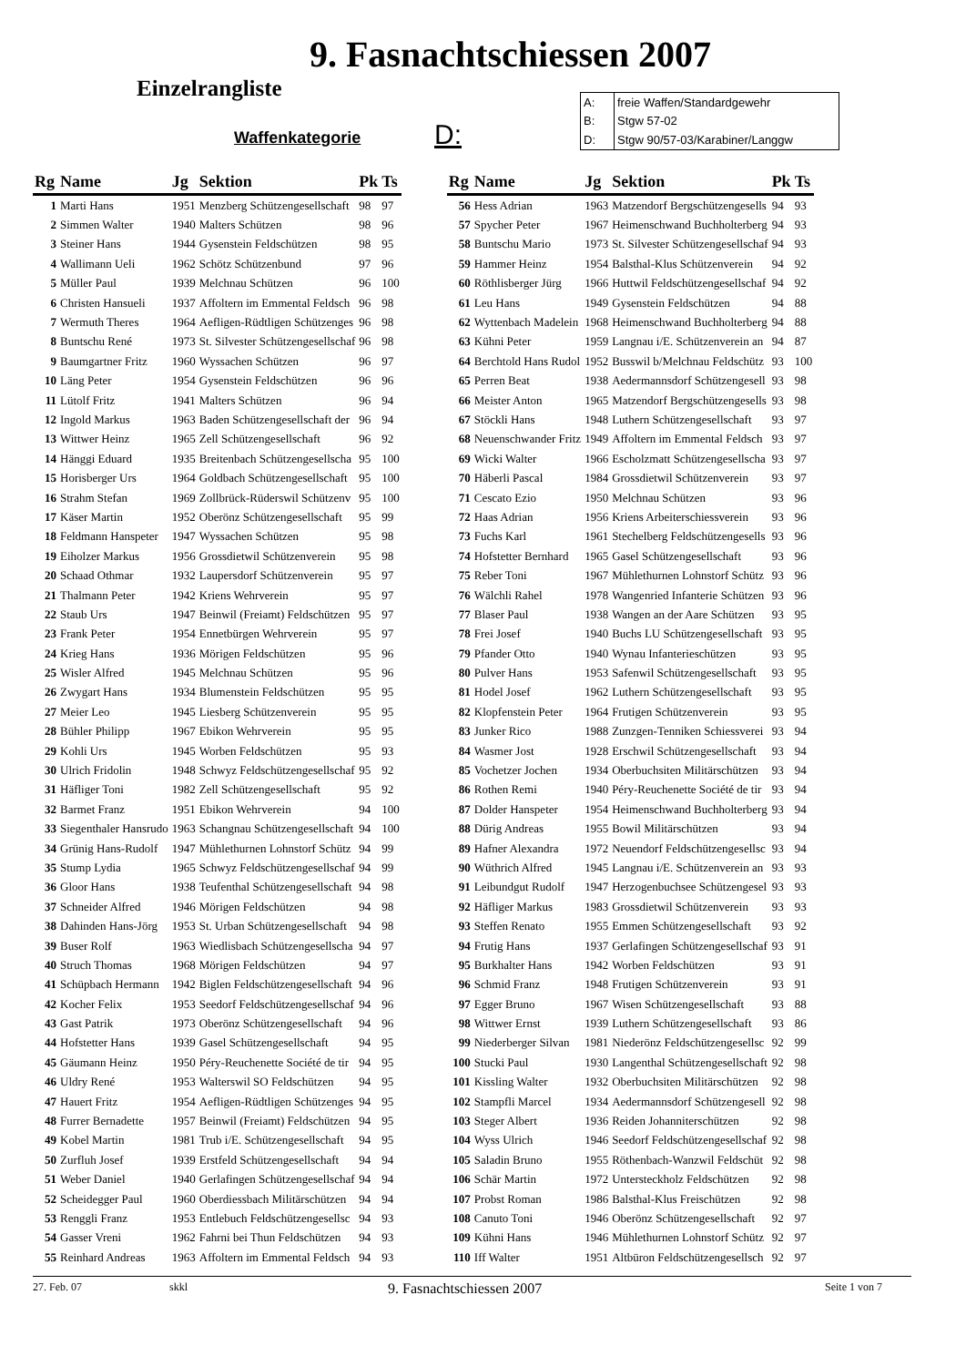9. Fasnachtschiessen 2007
Einzelrangliste
Waffenkategorie
D:
| A: | freie Waffen/Standardgewehr |
| B: | Stgw 57-02 |
| D: | Stgw 90/57-03/Karabiner/Langgw |
| Rg | Name | Jg | Sektion | Pk | Ts |
| --- | --- | --- | --- | --- | --- |
| 1 | Marti Hans | 1951 | Menzberg Schützengesellschaft | 98 | 97 |
| 2 | Simmen Walter | 1940 | Malters Schützen | 98 | 96 |
| 3 | Steiner Hans | 1944 | Gysenstein Feldschützen | 98 | 95 |
| 4 | Wallimann Ueli | 1962 | Schötz Schützenbund | 97 | 96 |
| 5 | Müller Paul | 1939 | Melchnau Schützen | 96 | 100 |
| 6 | Christen Hansueli | 1937 | Affoltern im Emmental Feldsch | 96 | 98 |
| 7 | Wermuth Theres | 1964 | Aefligen-Rüdtligen Schützenges | 96 | 98 |
| 8 | Buntschu René | 1973 | St. Silvester Schützengesellschaf | 96 | 98 |
| 9 | Baumgartner Fritz | 1960 | Wyssachen Schützen | 96 | 97 |
| 10 | Läng Peter | 1954 | Gysenstein Feldschützen | 96 | 96 |
| 11 | Lütolf Fritz | 1941 | Malters Schützen | 96 | 94 |
| 12 | Ingold Markus | 1963 | Baden Schützengesellschaft der | 96 | 94 |
| 13 | Wittwer Heinz | 1965 | Zell Schützengesellschaft | 96 | 92 |
| 14 | Hänggi Eduard | 1935 | Breitenbach Schützengesellscha | 95 | 100 |
| 15 | Horisberger Urs | 1964 | Goldbach Schützengesellschaft | 95 | 100 |
| 16 | Strahm Stefan | 1969 | Zollbrück-Rüderswil Schützenv | 95 | 100 |
| 17 | Käser Martin | 1952 | Oberönz Schützengesellschaft | 95 | 99 |
| 18 | Feldmann Hanspeter | 1947 | Wyssachen Schützen | 95 | 98 |
| 19 | Eiholzer Markus | 1956 | Grossdietwil Schützenverein | 95 | 98 |
| 20 | Schaad Othmar | 1932 | Laupersdorf Schützenverein | 95 | 97 |
| 21 | Thalmann Peter | 1942 | Kriens Wehrverein | 95 | 97 |
| 22 | Staub Urs | 1947 | Beinwil (Freiamt) Feldschützen | 95 | 97 |
| 23 | Frank Peter | 1954 | Ennetbürgen Wehrverein | 95 | 97 |
| 24 | Krieg Hans | 1936 | Mörigen Feldschützen | 95 | 96 |
| 25 | Wisler Alfred | 1945 | Melchnau Schützen | 95 | 96 |
| 26 | Zwygart Hans | 1934 | Blumenstein Feldschützen | 95 | 95 |
| 27 | Meier Leo | 1945 | Liesberg Schützenverein | 95 | 95 |
| 28 | Bühler Philipp | 1967 | Ebikon Wehrverein | 95 | 95 |
| 29 | Kohli Urs | 1945 | Worben Feldschützen | 95 | 93 |
| 30 | Ulrich Fridolin | 1948 | Schwyz Feldschützengesellschaf | 95 | 92 |
| 31 | Häfliger Toni | 1982 | Zell Schützengesellschaft | 95 | 92 |
| 32 | Barmet Franz | 1951 | Ebikon Wehrverein | 94 | 100 |
| 33 | Siegenthaler Hansrudo | 1963 | Schangnau Schützengesellschaft | 94 | 100 |
| 34 | Grünig Hans-Rudolf | 1947 | Mühlethurnen Lohnstorf Schütz | 94 | 99 |
| 35 | Stump Lydia | 1965 | Schwyz Feldschützengesellschaf | 94 | 99 |
| 36 | Gloor Hans | 1938 | Teufenthal Schützengesellschaft | 94 | 98 |
| 37 | Schneider Alfred | 1946 | Mörigen Feldschützen | 94 | 98 |
| 38 | Dahinden Hans-Jörg | 1953 | St. Urban Schützengesellschaft | 94 | 98 |
| 39 | Buser Rolf | 1963 | Wiedlisbach Schützengesellscha | 94 | 97 |
| 40 | Struch Thomas | 1968 | Mörigen Feldschützen | 94 | 97 |
| 41 | Schüpbach Hermann | 1942 | Biglen Feldschützengesellschaft | 94 | 96 |
| 42 | Kocher Felix | 1953 | Seedorf Feldschützengesellschaf | 94 | 96 |
| 43 | Gast Patrik | 1973 | Oberönz Schützengesellschaft | 94 | 96 |
| 44 | Hofstetter Hans | 1939 | Gasel Schützengesellschaft | 94 | 95 |
| 45 | Gäumann Heinz | 1950 | Péry-Reuchenette Société de tir | 94 | 95 |
| 46 | Uldry René | 1953 | Walterswil SO Feldschützen | 94 | 95 |
| 47 | Hauert Fritz | 1954 | Aefligen-Rüdtligen Schützenges | 94 | 95 |
| 48 | Furrer Bernadette | 1957 | Beinwil (Freiamt) Feldschützen | 94 | 95 |
| 49 | Kobel Martin | 1981 | Trub i/E. Schützengesellschaft | 94 | 95 |
| 50 | Zurfluh Josef | 1939 | Erstfeld Schützengesellschaft | 94 | 94 |
| 51 | Weber Daniel | 1940 | Gerlafingen Schützengesellschaf | 94 | 94 |
| 52 | Scheidegger Paul | 1960 | Oberdiessbach Militärschützen | 94 | 94 |
| 53 | Renggli Franz | 1953 | Entlebuch Feldschützengesellsc | 94 | 93 |
| 54 | Gasser Vreni | 1962 | Fahrni bei Thun Feldschützen | 94 | 93 |
| 55 | Reinhard Andreas | 1963 | Affoltern im Emmental Feldsch | 94 | 93 |
| Rg | Name | Jg | Sektion | Pk | Ts |
| --- | --- | --- | --- | --- | --- |
| 56 | Hess Adrian | 1963 | Matzendorf Bergschützengesells | 94 | 93 |
| 57 | Spycher Peter | 1967 | Heimenschwand Buchholterberg | 94 | 93 |
| 58 | Buntschu Mario | 1973 | St. Silvester Schützengesellschaf | 94 | 93 |
| 59 | Hammer Heinz | 1954 | Balsthal-Klus Schützenverein | 94 | 92 |
| 60 | Röthlisberger Jürg | 1966 | Huttwil Feldschützengesellschaf | 94 | 92 |
| 61 | Leu Hans | 1949 | Gysenstein Feldschützen | 94 | 88 |
| 62 | Wyttenbach Madelein | 1968 | Heimenschwand Buchholterberg | 94 | 88 |
| 63 | Kühni Peter | 1959 | Langnau i/E. Schützenverein an | 94 | 87 |
| 64 | Berchtold Hans Rudol | 1952 | Busswil b/Melchnau Feldschütz | 93 | 100 |
| 65 | Perren Beat | 1938 | Aedermannsdorf Schützengesell | 93 | 98 |
| 66 | Meister Anton | 1965 | Matzendorf Bergschützengesells | 93 | 98 |
| 67 | Stöckli Hans | 1948 | Luthern Schützengesellschaft | 93 | 97 |
| 68 | Neuenschwander Fritz | 1949 | Affoltern im Emmental Feldsch | 93 | 97 |
| 69 | Wicki Walter | 1966 | Escholzmatt Schützengesellscha | 93 | 97 |
| 70 | Häberli Pascal | 1984 | Grossdietwil Schützenverein | 93 | 97 |
| 71 | Cescato Ezio | 1950 | Melchnau Schützen | 93 | 96 |
| 72 | Haas Adrian | 1956 | Kriens Arbeiterschiessverein | 93 | 96 |
| 73 | Fuchs Karl | 1961 | Stechelberg Feldschützengesells | 93 | 96 |
| 74 | Hofstetter Bernhard | 1965 | Gasel Schützengesellschaft | 93 | 96 |
| 75 | Reber Toni | 1967 | Mühlethurnen Lohnstorf Schütz | 93 | 96 |
| 76 | Wälchli Rahel | 1978 | Wangenried Infanterie Schützen | 93 | 96 |
| 77 | Blaser Paul | 1938 | Wangen an der Aare Schützen | 93 | 95 |
| 78 | Frei Josef | 1940 | Buchs LU Schützengesellschaft | 93 | 95 |
| 79 | Pfander Otto | 1940 | Wynau Infanterieschützen | 93 | 95 |
| 80 | Pulver Hans | 1953 | Safenwil Schützengesellschaft | 93 | 95 |
| 81 | Hodel Josef | 1962 | Luthern Schützengesellschaft | 93 | 95 |
| 82 | Klopfenstein Peter | 1964 | Frutigen Schützenverein | 93 | 95 |
| 83 | Junker Rico | 1988 | Zunzgen-Tenniken Schiessverei | 93 | 94 |
| 84 | Wasmer Jost | 1928 | Erschwil Schützengesellschaft | 93 | 94 |
| 85 | Vochetzer Jochen | 1934 | Oberbuchsiten Militärschützen | 93 | 94 |
| 86 | Rothen Remi | 1940 | Péry-Reuchenette Société de tir | 93 | 94 |
| 87 | Dolder Hanspeter | 1954 | Heimenschwand Buchholterberg | 93 | 94 |
| 88 | Dürig Andreas | 1955 | Bowil Militärschützen | 93 | 94 |
| 89 | Hafner Alexandra | 1972 | Neuendorf Feldschützengesellsc | 93 | 94 |
| 90 | Wüthrich Alfred | 1945 | Langnau i/E. Schützenverein an | 93 | 93 |
| 91 | Leibundgut Rudolf | 1947 | Herzogenbuchsee Schützengesel | 93 | 93 |
| 92 | Häfliger Markus | 1983 | Grossdietwil Schützenverein | 93 | 93 |
| 93 | Steffen Renato | 1955 | Emmen Schützengesellschaft | 93 | 92 |
| 94 | Frutig Hans | 1937 | Gerlafingen Schützengesellschaf | 93 | 91 |
| 95 | Burkhalter Hans | 1942 | Worben Feldschützen | 93 | 91 |
| 96 | Schmid Franz | 1948 | Frutigen Schützenverein | 93 | 91 |
| 97 | Egger Bruno | 1967 | Wisen Schützengesellschaft | 93 | 88 |
| 98 | Wittwer Ernst | 1939 | Luthern Schützengesellschaft | 93 | 86 |
| 99 | Niederberger Silvan | 1981 | Niederönz Feldschützengesellsc | 92 | 99 |
| 100 | Stucki Paul | 1930 | Langenthal Schützengesellschaft | 92 | 98 |
| 101 | Kissling Walter | 1932 | Oberbuchsiten Militärschützen | 92 | 98 |
| 102 | Stampfli Marcel | 1934 | Aedermannsdorf Schützengesell | 92 | 98 |
| 103 | Steger Albert | 1936 | Reiden Johanniterschützen | 92 | 98 |
| 104 | Wyss Ulrich | 1946 | Seedorf Feldschützengesellschaf | 92 | 98 |
| 105 | Saladin Bruno | 1955 | Röthenbach-Wanzwil Feldschüt | 92 | 98 |
| 106 | Schär Martin | 1972 | Untersteckholz Feldschützen | 92 | 98 |
| 107 | Probst Roman | 1986 | Balsthal-Klus Freischützen | 92 | 98 |
| 108 | Canuto Toni | 1946 | Oberönz Schützengesellschaft | 92 | 97 |
| 109 | Kühni Hans | 1946 | Mühlethurnen Lohnstorf Schütz | 92 | 97 |
| 110 | Iff Walter | 1951 | Altbüron Feldschützengesellsch | 92 | 97 |
27. Feb. 07 skkl 9. Fasnachtschiessen 2007 Seite 1 von 7